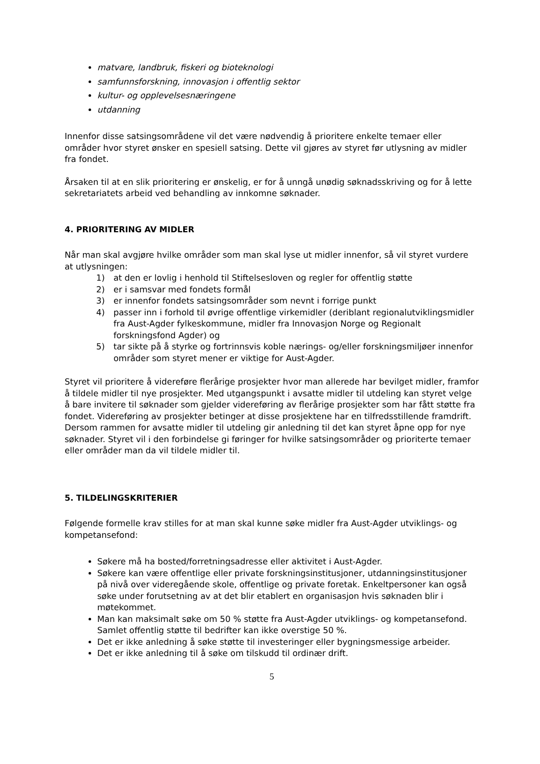matvare, landbruk, fiskeri og bioteknologi
samfunnsforskning, innovasjon i offentlig sektor
kultur- og opplevelsesnæringene
utdanning
Innenfor disse satsingsområdene vil det være nødvendig å prioritere enkelte temaer eller områder hvor styret ønsker en spesiell satsing. Dette vil gjøres av styret før utlysning av midler fra fondet.
Årsaken til at en slik prioritering er ønskelig, er for å unngå unødig søknadsskriving og for å lette sekretariatets arbeid ved behandling av innkomne søknader.
4. PRIORITERING AV MIDLER
Når man skal avgjøre hvilke områder som man skal lyse ut midler innenfor, så vil styret vurdere at utlysningen:
1) at den er lovlig i henhold til Stiftelsesloven og regler for offentlig støtte
2) er i samsvar med fondets formål
3) er innenfor fondets satsingsområder som nevnt i forrige punkt
4) passer inn i forhold til øvrige offentlige virkemidler (deriblant regionalutviklingsmidler fra Aust-Agder fylkeskommune, midler fra Innovasjon Norge og Regionalt forskningsfond Agder) og
5) tar sikte på å styrke og fortrinnsvis koble nærings- og/eller forskningsmiljøer innenfor områder som styret mener er viktige for Aust-Agder.
Styret vil prioritere å videreføre flerårige prosjekter hvor man allerede har bevilget midler, framfor å tildele midler til nye prosjekter. Med utgangspunkt i avsatte midler til utdeling kan styret velge å bare invitere til søknader som gjelder videreføring av flerårige prosjekter som har fått støtte fra fondet. Videreføring av prosjekter betinger at disse prosjektene har en tilfredsstillende framdrift. Dersom rammen for avsatte midler til utdeling gir anledning til det kan styret åpne opp for nye søknader. Styret vil i den forbindelse gi føringer for hvilke satsingsområder og prioriterte temaer eller områder man da vil tildele midler til.
5. TILDELINGSKRITERIER
Følgende formelle krav stilles for at man skal kunne søke midler fra Aust-Agder utviklings- og kompetansefond:
Søkere må ha bosted/forretningsadresse eller aktivitet i Aust-Agder.
Søkere kan være offentlige eller private forskningsinstitusjoner, utdanningsinstitusjoner på nivå over videregående skole, offentlige og private foretak. Enkeltpersoner kan også søke under forutsetning av at det blir etablert en organisasjon hvis søknaden blir i møtekommet.
Man kan maksimalt søke om 50 % støtte fra Aust-Agder utviklings- og kompetansefond. Samlet offentlig støtte til bedrifter kan ikke overstige 50 %.
Det er ikke anledning å søke støtte til investeringer eller bygningsmessige arbeider.
Det er ikke anledning til å søke om tilskudd til ordinær drift.
5